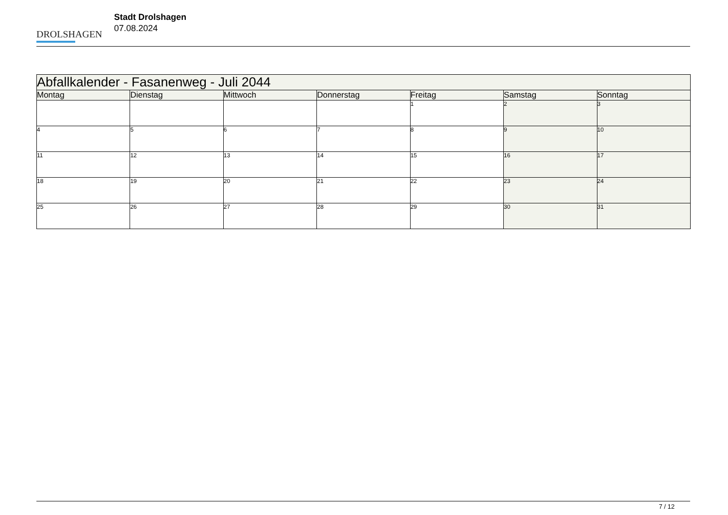DROLSHAGEN
Stadt Drolshagen
07.08.2024
| Abfallkalender - Fasanenweg - Juli 2044 | | | | | | |
| --- | --- | --- | --- | --- | --- | --- |
| Montag | Dienstag | Mittwoch | Donnerstag | Freitag | Samstag | Sonntag |
| | | | | 1 | 2 | 3 |
| 4 | 5 | 6 | 7 | 8 | 9 | 10 |
| 11 | 12 | 13 | 14 | 15 | 16 | 17 |
| 18 | 19 | 20 | 21 | 22 | 23 | 24 |
| 25 | 26 | 27 | 28 | 29 | 30 | 31 |
7 / 12